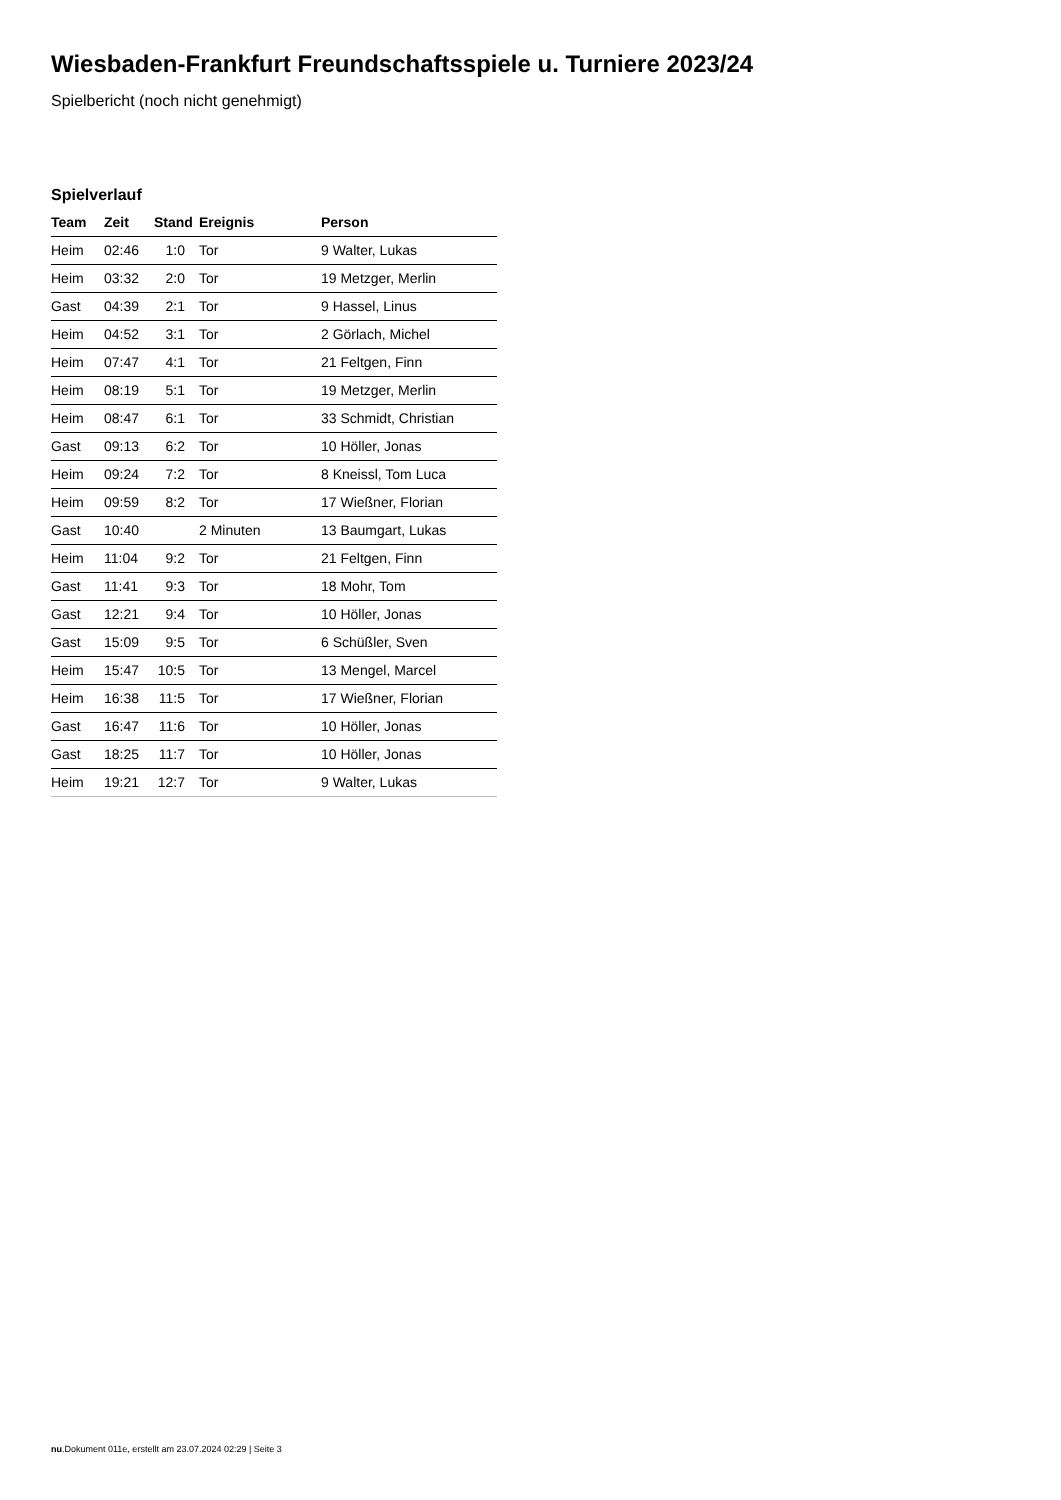Wiesbaden-Frankfurt Freundschaftsspiele u. Turniere 2023/24
Spielbericht (noch nicht genehmigt)
Spielverlauf
| Team | Zeit | Stand | Ereignis | Person |
| --- | --- | --- | --- | --- |
| Heim | 02:46 | 1:0 | Tor | 9 Walter, Lukas |
| Heim | 03:32 | 2:0 | Tor | 19 Metzger, Merlin |
| Gast | 04:39 | 2:1 | Tor | 9 Hassel, Linus |
| Heim | 04:52 | 3:1 | Tor | 2 Görlach, Michel |
| Heim | 07:47 | 4:1 | Tor | 21 Feltgen, Finn |
| Heim | 08:19 | 5:1 | Tor | 19 Metzger, Merlin |
| Heim | 08:47 | 6:1 | Tor | 33 Schmidt, Christian |
| Gast | 09:13 | 6:2 | Tor | 10 Höller, Jonas |
| Heim | 09:24 | 7:2 | Tor | 8 Kneissl, Tom Luca |
| Heim | 09:59 | 8:2 | Tor | 17 Wießner, Florian |
| Gast | 10:40 | | 2 Minuten | 13 Baumgart, Lukas |
| Heim | 11:04 | 9:2 | Tor | 21 Feltgen, Finn |
| Gast | 11:41 | 9:3 | Tor | 18 Mohr, Tom |
| Gast | 12:21 | 9:4 | Tor | 10 Höller, Jonas |
| Gast | 15:09 | 9:5 | Tor | 6 Schüßler, Sven |
| Heim | 15:47 | 10:5 | Tor | 13 Mengel, Marcel |
| Heim | 16:38 | 11:5 | Tor | 17 Wießner, Florian |
| Gast | 16:47 | 11:6 | Tor | 10 Höller, Jonas |
| Gast | 18:25 | 11:7 | Tor | 10 Höller, Jonas |
| Heim | 19:21 | 12:7 | Tor | 9 Walter, Lukas |
nu.Dokument 011e, erstellt am 23.07.2024 02:29 | Seite 3